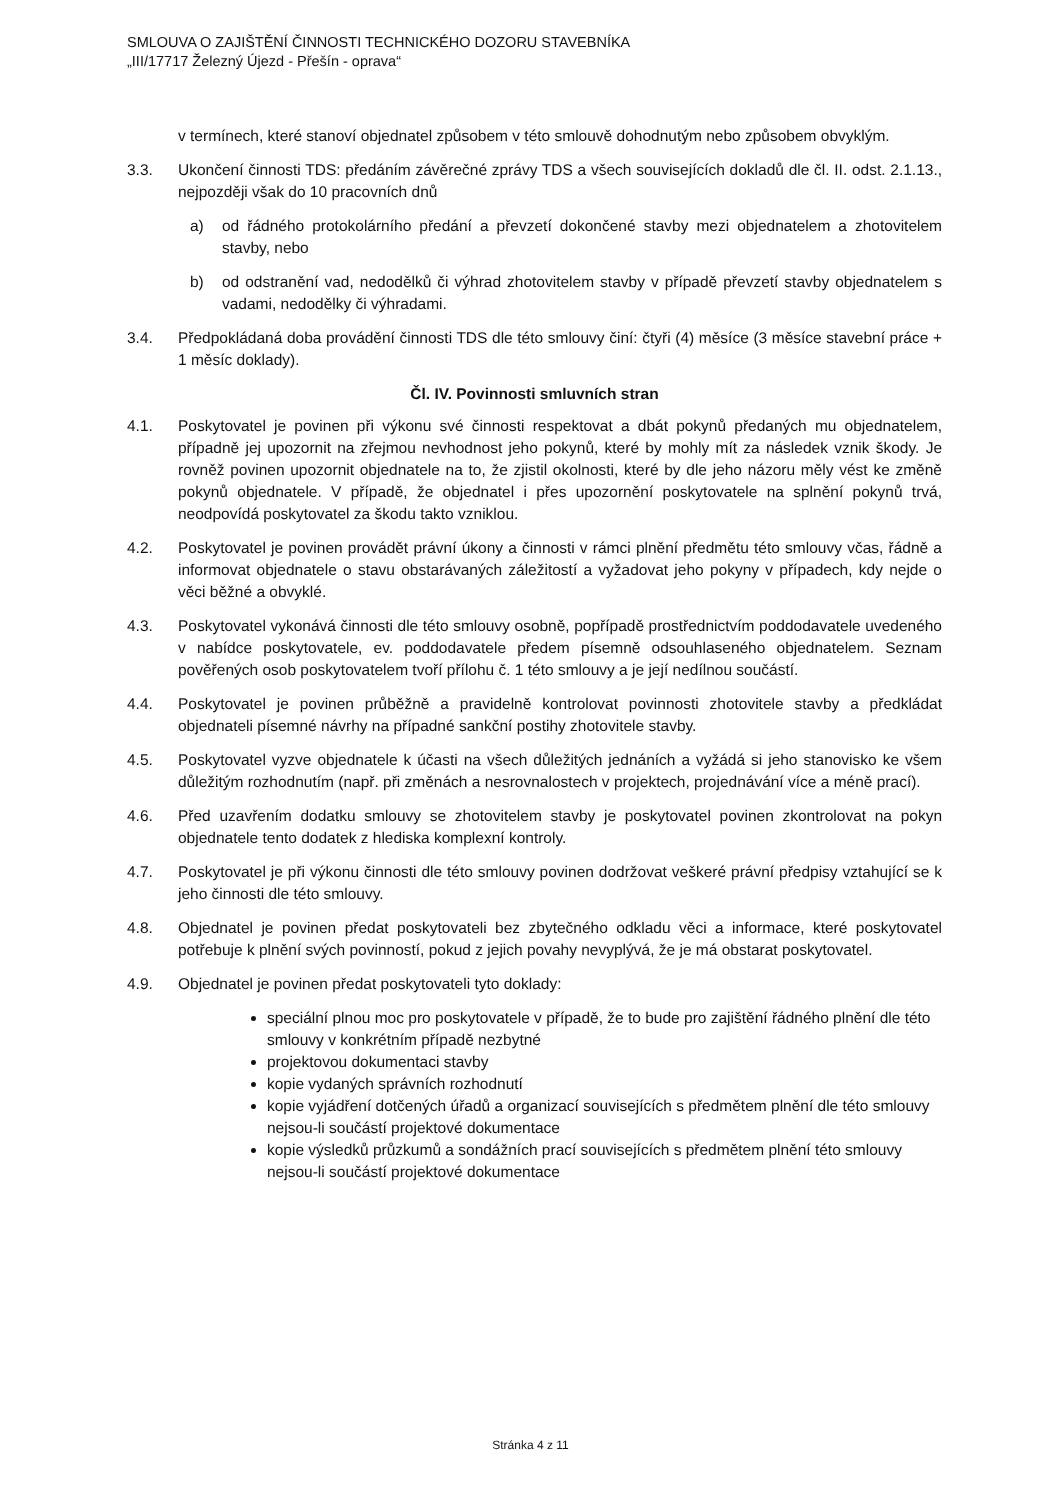SMLOUVA O ZAJIŠTĚNÍ ČINNOSTI TECHNICKÉHO DOZORU STAVEBNÍKA
„III/17717 Železný Újezd - Přešín - oprava“
v termínech, které stanoví objednatel způsobem v této smlouvě dohodnutým nebo způsobem obvyklým.
3.3. Ukončení činnosti TDS: předáním závěrečné zprávy TDS a všech souvisejících dokladů dle čl. II. odst. 2.1.13., nejpozději však do 10 pracovních dnů
a) od řádného protokolárního předání a převzetí dokončené stavby mezi objednatelem a zhotovitelem stavby, nebo
b) od odstranění vad, nedodělků či výhrad zhotovitelem stavby v případě převzetí stavby objednatelem s vadami, nedodělky či výhradami.
3.4. Předpokládaná doba provádění činnosti TDS dle této smlouvy činí: čtyři (4) měsíce (3 měsíce stavební práce + 1 měsíc doklady).
Čl. IV. Povinnosti smluvních stran
4.1. Poskytovatel je povinen při výkonu své činnosti respektovat a dbát pokynů předaných mu objednatelem, případně jej upozornit na zřejmou nevhodnost jeho pokynů, které by mohly mít za následek vznik škody. Je rovněž povinen upozornit objednatele na to, že zjistil okolnosti, které by dle jeho názoru měly vést ke změně pokynů objednatele. V případě, že objednatel i přes upozornění poskytovatele na splnění pokynů trvá, neodpovídá poskytovatel za škodu takto vzniklou.
4.2. Poskytovatel je povinen provádět právní úkony a činnosti v rámci plnění předmětu této smlouvy včas, řádně a informovat objednatele o stavu obstarávaných záležitostí a vyžadovat jeho pokyny v případech, kdy nejde o věci běžné a obvyklé.
4.3. Poskytovatel vykonává činnosti dle této smlouvy osobně, popřípadě prostřednictvím poddodavatele uvedeného v nabídce poskytovatele, ev. poddodavatele předem písemně odsouhlaseného objednatelem. Seznam pověřených osob poskytovatelem tvoří přílohu č. 1 této smlouvy a je její nedílnou součástí.
4.4. Poskytovatel je povinen průběžně a pravidelně kontrolovat povinnosti zhotovitele stavby a předkládat objednateli písemné návrhy na případné sankční postihy zhotovitele stavby.
4.5. Poskytovatel vyzve objednatele k účasti na všech důležitých jednáních a vyžádá si jeho stanovisko ke všem důležitým rozhodnutím (např. při změnách a nesrovnalostech v projektech, projednávání více a méně prací).
4.6. Před uzavřením dodatku smlouvy se zhotovitelem stavby je poskytovatel povinen zkontrolovat na pokyn objednatele tento dodatek z hlediska komplexní kontroly.
4.7. Poskytovatel je při výkonu činnosti dle této smlouvy povinen dodržovat veškeré právní předpisy vztahující se k jeho činnosti dle této smlouvy.
4.8. Objednatel je povinen předat poskytovateli bez zbytečného odkladu věci a informace, které poskytovatel potřebuje k plnění svých povinností, pokud z jejich povahy nevyplývá, že je má obstarat poskytovatel.
4.9. Objednatel je povinen předat poskytovateli tyto doklady:
speciální plnou moc pro poskytovatele v případě, že to bude pro zajištění řádného plnění dle této smlouvy v konkrétním případě nezbytné
projektovou dokumentaci stavby
kopie vydaných správních rozhodnutí
kopie vyjádření dotčených úřadů a organizací souvisejících s předmětem plnění dle této smlouvy nejsou-li součástí projektové dokumentace
kopie výsledků průzkumů a sondážních prací souvisejících s předmětem plnění této smlouvy nejsou-li součástí projektové dokumentace
Stránka 4 z 11